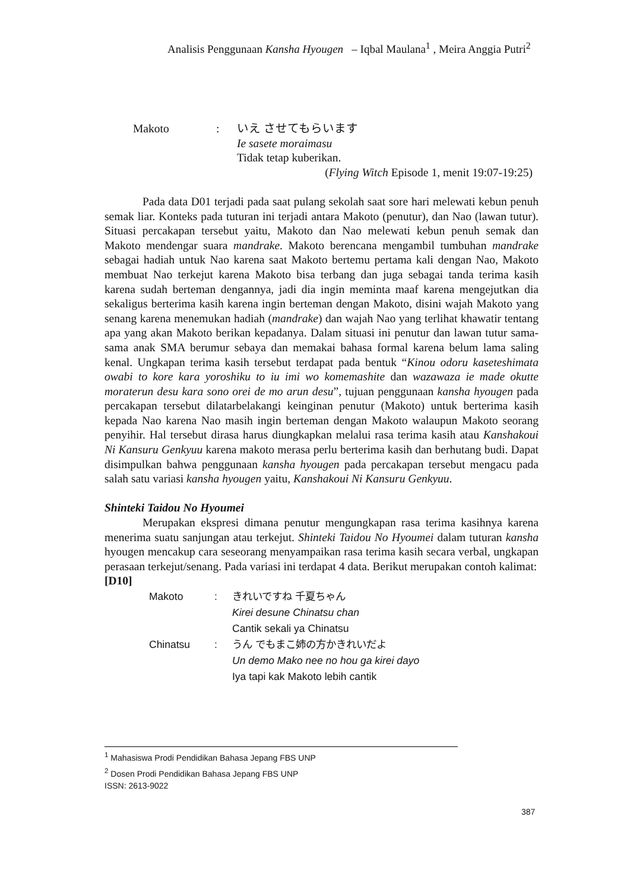Analisis Penggunaan Kansha Hyougen – Iqbal Maulana<sup>1</sup> , Meira Anggia Putri<sup>2</sup>
Makoto: いえ させてもらいます
Ie sasete moraimasu
Tidak tetap kuberikan.
(Flying Witch Episode 1, menit 19:07-19:25)
Pada data D01 terjadi pada saat pulang sekolah saat sore hari melewati kebun penuh semak liar. Konteks pada tuturan ini terjadi antara Makoto (penutur), dan Nao (lawan tutur). Situasi percakapan tersebut yaitu, Makoto dan Nao melewati kebun penuh semak dan Makoto mendengar suara mandrake. Makoto berencana mengambil tumbuhan mandrake sebagai hadiah untuk Nao karena saat Makoto bertemu pertama kali dengan Nao, Makoto membuat Nao terkejut karena Makoto bisa terbang dan juga sebagai tanda terima kasih karena sudah berteman dengannya, jadi dia ingin meminta maaf karena mengejutkan dia sekaligus berterima kasih karena ingin berteman dengan Makoto, disini wajah Makoto yang senang karena menemukan hadiah (mandrake) dan wajah Nao yang terlihat khawatir tentang apa yang akan Makoto berikan kepadanya. Dalam situasi ini penutur dan lawan tutur sama-sama anak SMA berumur sebaya dan memakai bahasa formal karena belum lama saling kenal. Ungkapan terima kasih tersebut terdapat pada bentuk “Kinou odoru kaseteshimata owabi to kore kara yoroshiku to iu imi wo komemashite dan wazawaza ie made okutte moraterun desu kara sono orei de mo arun desu”, tujuan penggunaan kansha hyougen pada percakapan tersebut dilatarbelakangi keinginan penutur (Makoto) untuk berterima kasih kepada Nao karena Nao masih ingin berteman dengan Makoto walaupun Makoto seorang penyihir. Hal tersebut dirasa harus diungkapkan melalui rasa terima kasih atau Kanshakoui Ni Kansuru Genkyuu karena makoto merasa perlu berterima kasih dan berhutang budi. Dapat disimpulkan bahwa penggunaan kansha hyougen pada percakapan tersebut mengacu pada salah satu variasi kansha hyougen yaitu, Kanshakoui Ni Kansuru Genkyuu.
Shinteki Taidou No Hyoumei
Merupakan ekspresi dimana penutur mengungkapan rasa terima kasihnya karena menerima suatu sanjungan atau terkejut. Shinteki Taidou No Hyoumei dalam tuturan kansha hyougen mencakup cara seseorang menyampaikan rasa terima kasih secara verbal, ungkapan perasaan terkejut/senang. Pada variasi ini terdapat 4 data. Berikut merupakan contoh kalimat:
[D10]
Makoto: きれいですね 千夏ちゃん
Kirei desune Chinatsu chan
Cantik sekali ya Chinatsu Chinatsu: うん でもまこ姉の方かきれいだよ
Un demo Mako nee no hou ga kirei dayo
Iya tapi kak Makoto lebih cantik
<sup>1</sup> Mahasiswa Prodi Pendidikan Bahasa Jepang FBS UNP
<sup>2</sup> Dosen Prodi Pendidikan Bahasa Jepang FBS UNP
ISSN: 2613-9022
387